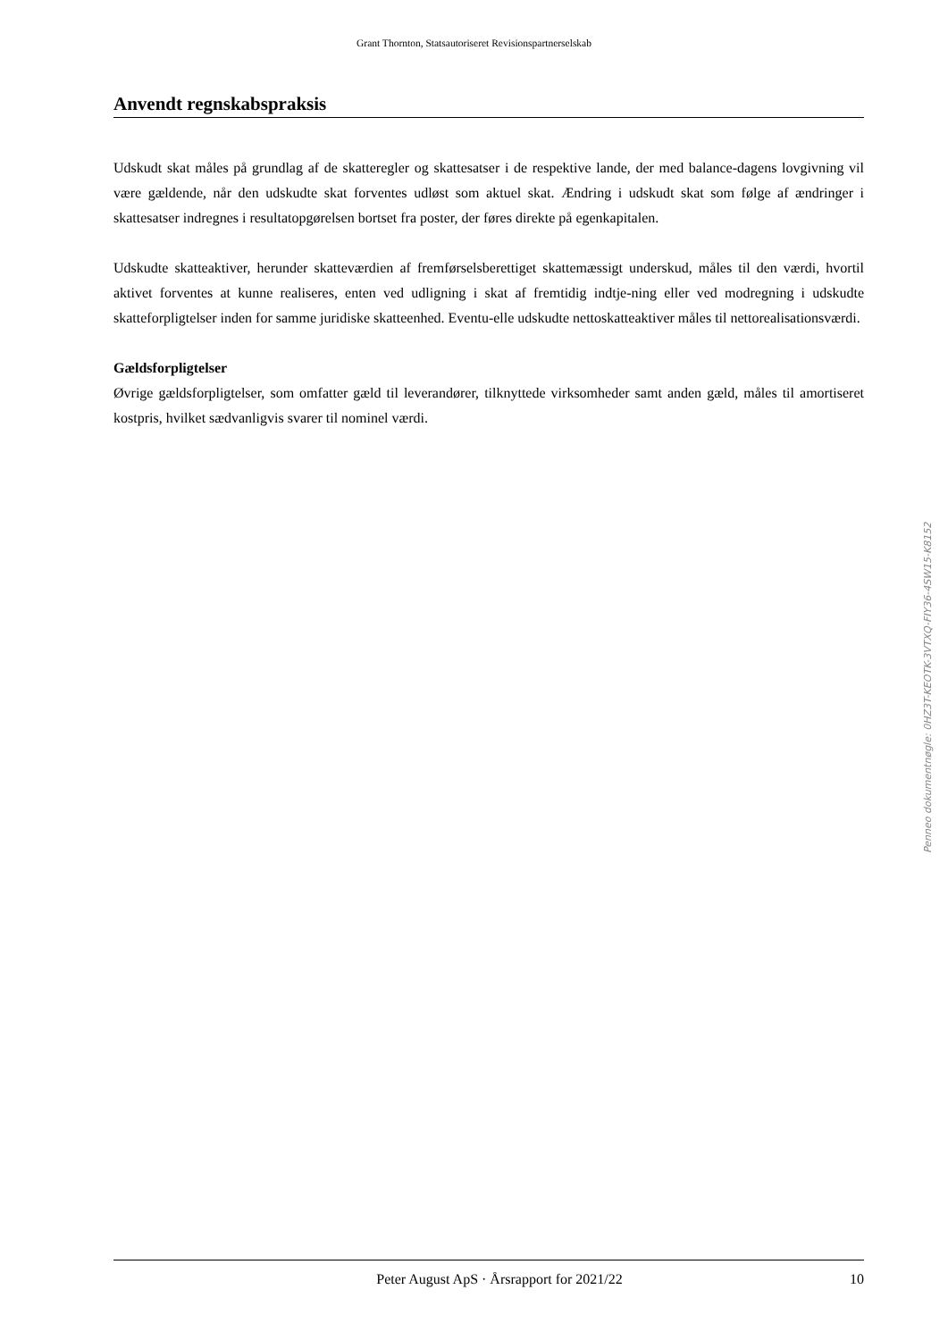Grant Thornton, Statsautoriseret Revisionspartnerselskab
Anvendt regnskabspraksis
Udskudt skat måles på grundlag af de skatteregler og skattesatser i de respektive lande, der med balance-dagens lovgivning vil være gældende, når den udskudte skat forventes udløst som aktuel skat. Ændring i udskudt skat som følge af ændringer i skattesatser indregnes i resultatopgørelsen bortset fra poster, der føres direkte på egenkapitalen.
Udskudte skatteaktiver, herunder skatteværdien af fremførselsberettiget skattemæssigt underskud, måles til den værdi, hvortil aktivet forventes at kunne realiseres, enten ved udligning i skat af fremtidig indtje-ning eller ved modregning i udskudte skatteforpligtelser inden for samme juridiske skatteenhed. Eventu-elle udskudte nettoskatteaktiver måles til nettorealisationsværdi.
Gældsforpligtelser
Øvrige gældsforpligtelser, som omfatter gæld til leverandører, tilknyttede virksomheder samt anden gæld, måles til amortiseret kostpris, hvilket sædvanligvis svarer til nominel værdi.
Penneo dokumentnøgle: 0HZ3T-KEOTK-3VTXQ-FIY36-4SW15-K8152
Peter August ApS · Årsrapport for 2021/22 10